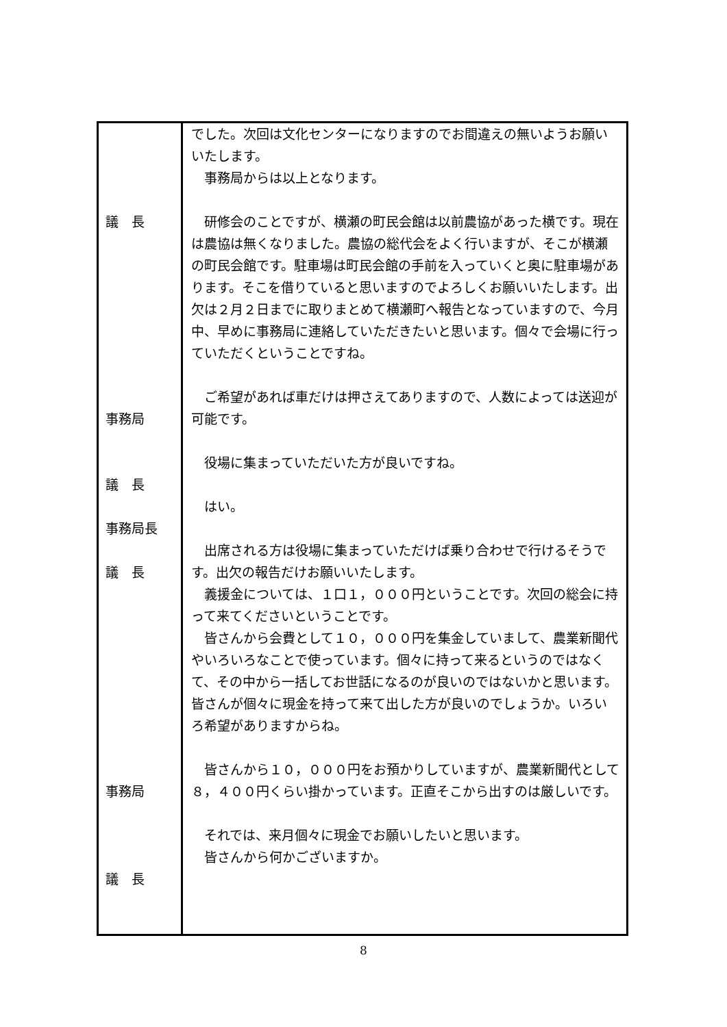| 議 長 事務局 議 長 事務局長 議 長 事務局 議 長 | でした。次回は文化センターになりますのでお間違えの無いようお願いいたします。 事務局からは以上となります。 研修会のことですが、横瀬の町民会館は以前農協があった横です。現在は農協は無くなりました。農協の総代会をよく行いますが、そこが横瀬の町民会館です。駐車場は町民会館の手前を入っていくと奥に駐車場があります。そこを借りていると思いますのでよろしくお願いいたします。出欠は２月２日までに取りまとめて横瀬町へ報告となっていますので、今月中、早めに事務局に連絡していただきたいと思います。個々で会場に行っていただくということですね。 ご希望があれば車だけは押さえてありますので、人数によっては送迎が可能です。 役場に集まっていただいた方が良いですね。 はい。 出席される方は役場に集まっていただけば乗り合わせで行けるそうです。出欠の報告だけお願いいたします。 義援金については、１口１，０００円ということです。次回の総会に持って来てくださいということです。 皆さんから会費として１０，０００円を集金していまして、農業新聞代やいろいろなことで使っています。個々に持って来るというのではなくて、その中から一括してお世話になるのが良いのではないかと思います。皆さんが個々に現金を持って来て出した方が良いのでしょうか。いろいろ希望がありますからね。 皆さんから１０，０００円をお預かりしていますが、農業新聞代として８，４００円くらい掛かっています。正直そこから出すのは厳しいです。 それでは、来月個々に現金でお願いしたいと思います。 皆さんから何かございますか。 |
8